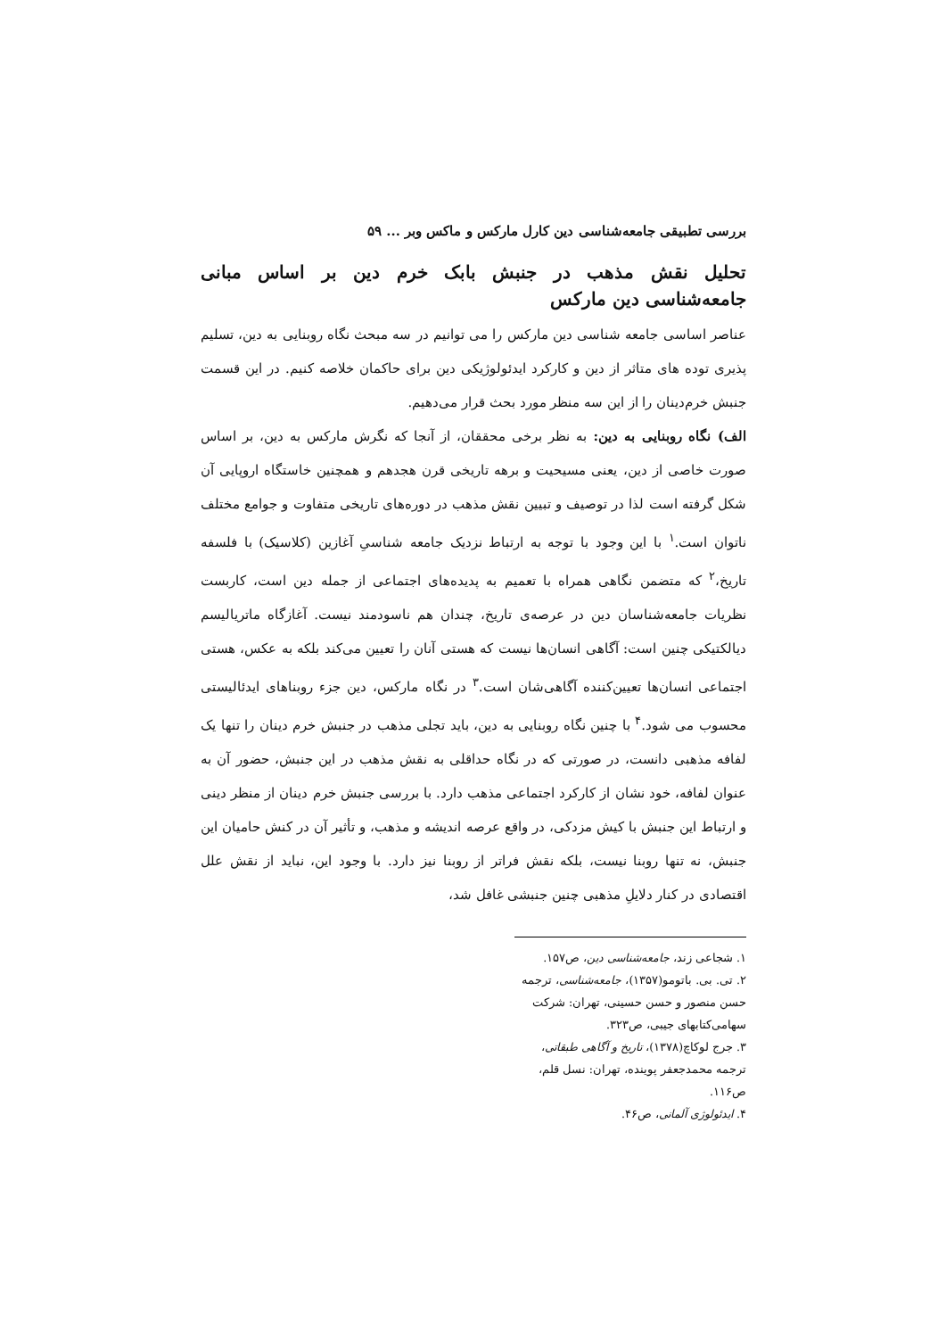بررسی تطبیقی جامعه‌شناسی دین کارل مارکس و ماکس وبر ... ۵۹
تحلیل نقش مذهب در جنبش بابک خرم دین بر اساس مبانی جامعه‌شناسی دین مارکس
عناصر اساسی جامعه شناسی دین مارکس را می توانیم در سه مبحث نگاه روبنایی به دین، تسلیم پذیری توده های متاثر از دین و کارکرد ایدئولوژیکی دین برای حاکمان خلاصه کنیم. در این قسمت جنبش خرم‌دینان را از این سه منظر مورد بحث قرار می‌دهیم.
الف) نگاه روبنایی به دین: به نظر برخی محققان، از آنجا که نگرش مارکس به دین، بر اساس صورت خاصی از دین، یعنی مسیحیت و برهه تاریخی قرن هجدهم و همچنین خاستگاه اروپایی آن شکل گرفته است لذا در توصیف و تبیین نقش مذهب در دوره‌های تاریخی متفاوت و جوامع مختلف ناتوان است.<sup>۱</sup> با این وجود با توجه به ارتباط نزدیک جامعه شناسیِ آغازین (کلاسیک) با فلسفه تاریخ،<sup>۲</sup> که متضمن نگاهی همراه با تعمیم به پدیده‌های اجتماعی از جمله دین است، کاربست نظریات جامعه‌شناسان دین در عرصه‌ی تاریخ، چندان هم ناسودمند نیست. آغازگاه ماتریالیسم دیالکتیکی چنین است: آگاهی انسان‌ها نیست که هستی آنان را تعیین می‌کند بلکه به عکس، هستی اجتماعی انسان‌ها تعیین‌کننده آگاهی‌شان است.<sup>۳</sup> در نگاه مارکس، دین جزء روبناهای ایدئالیستی محسوب می شود.<sup>۴</sup> با چنین نگاه روبنایی به دین، باید تجلی مذهب در جنبش خرم دینان را تنها یک لفافه مذهبی دانست، در صورتی که در نگاه حداقلی به نقش مذهب در این جنبش، حضور آن به عنوان لفافه، خود نشان از کارکرد اجتماعی مذهب دارد. با بررسی جنبش خرم دینان از منظر دینی و ارتباط این جنبش با کیش مزدکی، در واقع عرصه اندیشه و مذهب، و تأثیر آن در کنش حامیان این جنبش، نه تنها روبنا نیست، بلکه نقش فراتر از روبنا نیز دارد. با وجود این، نباید از نقش علل اقتصادی در کنار دلایلِ مذهبی چنین جنبشی غافل شد،
۱. شجاعی زند، جامعه‌شناسی دین، ص۱۵۷.
۲. تی. بی. باتومو(۱۳۵۷)، جامعه‌شناسی، ترجمه حسن منصور و حسن حسینی، تهران: شرکت سهامی‌کتابهای جیبی، ص۳۲۳.
۳. جرج لوکاچ(۱۳۷۸)، تاریخ و آگاهی طبقاتی، ترجمه محمدجعفر پوینده، تهران: نسل قلم، ص۱۱۶.
۴. ایدئولوژی آلمانی، ص۴۶.